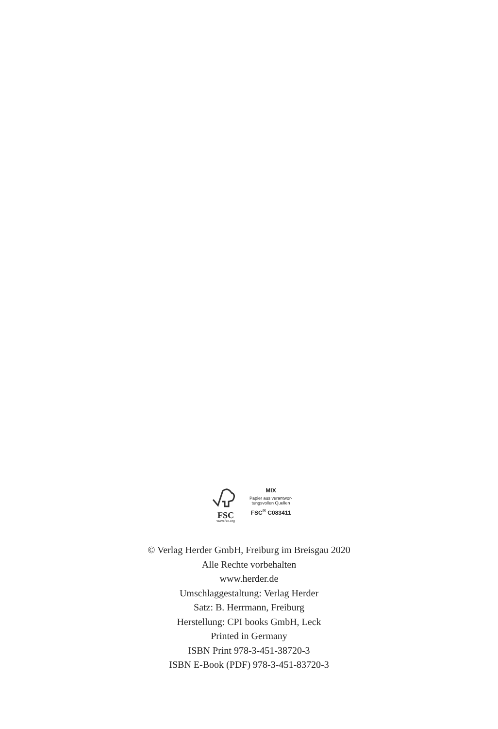FSC
www.fsc.org
MIX
Papier aus verantwor-
tungsvollen Quellen
FSC<sup>®</sup> C083411
© Verlag Herder GmbH, Freiburg im Breisgau 2020
Alle Rechte vorbehalten
www.herder.de
Umschlaggestaltung: Verlag Herder
Satz: B. Herrmann, Freiburg
Herstellung: CPI books GmbH, Leck
Printed in Germany
ISBN Print 978-3-451-38720-3
ISBN E-Book (PDF) 978-3-451-83720-3